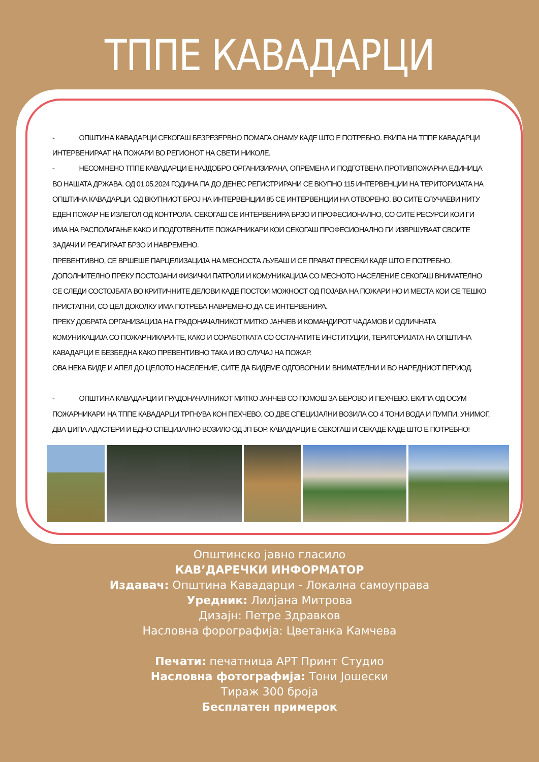ТППЕ КАВАДАРЦИ
- ОПШТИНА КАВАДАРЦИ СЕКОГАШ БЕЗРЕЗЕРВНО ПОМАГА ОНАМУ КАДЕ ШТО Е ПОТРЕБНО. ЕКИПА НА ТППЕ КАВАДАРЦИ ИНТЕРВЕНИРААТ НА ПОЖАРИ ВО РЕГИОНОТ НА СВЕТИ НИКОЛЕ.
- НЕСОМНЕНО ТППЕ КАВАДАРЦИ Е НАЈДОБРО ОРГАНИЗИРАНА, ОПРЕМЕНА И ПОДГОТВЕНА ПРОТИВПОЖАРНА ЕДИНИЦА ВО НАШАТА ДРЖАВА. ОД 01.05.2024 ГОДИНА ПА ДО ДЕНЕС РЕГИСТРИРАНИ СЕ ВКУПНО 115 ИНТЕРВЕНЦИИ НА ТЕРИТОРИЈАТА НА ОПШТИНА КАВАДАРЦИ. ОД ВКУПНИОТ БРОЈ НА ИНТЕРВЕНЦИИ 85 СЕ ИНТЕРВЕНЦИИ НА ОТВОРЕНО. ВО СИТЕ СЛУЧАЕВИ НИТУ ЕДЕН ПОЖАР НЕ ИЗЛЕГОЛ ОД КОНТРОЛА. СЕКОГАШ СЕ ИНТЕРВЕНИРА БРЗО И ПРОФЕСИОНАЛНО, СО СИТЕ РЕСУРСИ КОИ ГИ ИМА НА РАСПОЛАГАЊЕ КАКО И ПОДГОТВЕНИТЕ ПОЖАРНИКАРИ КОИ СЕКОГАШ ПРОФЕСИОНАЛНО ГИ ИЗВРШУВААТ СВОИТЕ ЗАДАЧИ И РЕАГИРААТ БРЗО И НАВРЕМЕНО.
ПРЕВЕНТИВНО, СЕ ВРШЕШЕ ПАРЦЕЛИЗАЦИЈА НА МЕСНОСТА ЉУБАШ И СЕ ПРАВАТ ПРЕСЕКИ КАДЕ ШТО Е ПОТРЕБНО.
ДОПОЛНИТЕЛНО ПРЕКУ ПОСТОЈАНИ ФИЗИЧКИ ПАТРОЛИ И КОМУНИКАЦИЈА СО МЕСНОТО НАСЕЛЕНИЕ СЕКОГАШ ВНИМАТЕЛНО СЕ СЛЕДИ СОСТОЈБАТА ВО КРИТИЧНИТЕ ДЕЛОВИ КАДЕ ПОСТОИ МОЖНОСТ ОД ПОЈАВА НА ПОЖАРИ НО И МЕСТА КОИ СЕ ТЕШКО ПРИСТАПНИ, СО ЦЕЛ ДОКОЛКУ ИМА ПОТРЕБА НАВРЕМЕНО ДА СЕ ИНТЕРВЕНИРА.
ПРЕКУ ДОБРАТА ОРГАНИЗАЦИЈА НА ГРАДОНАЧАЛНИКОТ МИТКО ЈАНЧЕВ И КОМАНДИРОТ ЧАДАМОВ И ОДЛИЧНАТА КОМУНИКАЦИЈА СО ПОЖАРНИКАРИ-ТЕ, КАКО И СОРАБОТКАТА СО ОСТАНАТИТЕ ИНСТИТУЦИИ, ТЕРИТОРИЈАТА НА ОПШТИНА КАВАДАРЦИ Е БЕЗБЕДНА КАКО ПРЕВЕНТИВНО ТАКА И ВО СЛУЧАЈ НА ПОЖАР.
ОВА НЕКА БИДЕ И АПЕЛ ДО ЦЕЛОТО НАСЕЛЕНИЕ, СИТЕ ДА БИДЕМЕ ОДГОВОРНИ И ВНИМАТЕЛНИ И ВО НАРЕДНИОТ ПЕРИОД.
- ОПШТИНА КАВАДАРЦИ И ГРАДОНАЧАЛНИКОТ МИТКО ЈАНЧЕВ СО ПОМОШ ЗА БЕРОВО И ПЕХЧЕВО. ЕКИПА ОД ОСУМ ПОЖАРНИКАРИ НА ТППЕ КАВАДАРЦИ ТРГНУВА КОН ПЕХЧЕВО. СО ДВЕ СПЕЦИЈАЛНИ ВОЗИЛА СО 4 ТОНИ ВОДА И ПУМПИ, УНИМОГ, ДВА ЏИПА АДАСТЕРИ И ЕДНО СПЕЦИЈАЛНО ВОЗИЛО ОД ЈП БОР. КАВАДАРЦИ Е СЕКОГАШ И СЕКАДЕ КАДЕ ШТО Е ПОТРЕБНО!
Општинско јавно гласило
КАВ’ДАРЕЧКИ ИНФОРМАТОР
Издавач: Општина Кавадарци - Локална самоуправа
Уредник: Лилјана Митрова
Дизајн: Петре Здравков
Насловна форографија: Цветанка Камчева
Печати: печатница АРТ Принт Студио
Насловна фотографија: Тони Јошески
Тираж 300 броја
Бесплатен примерок